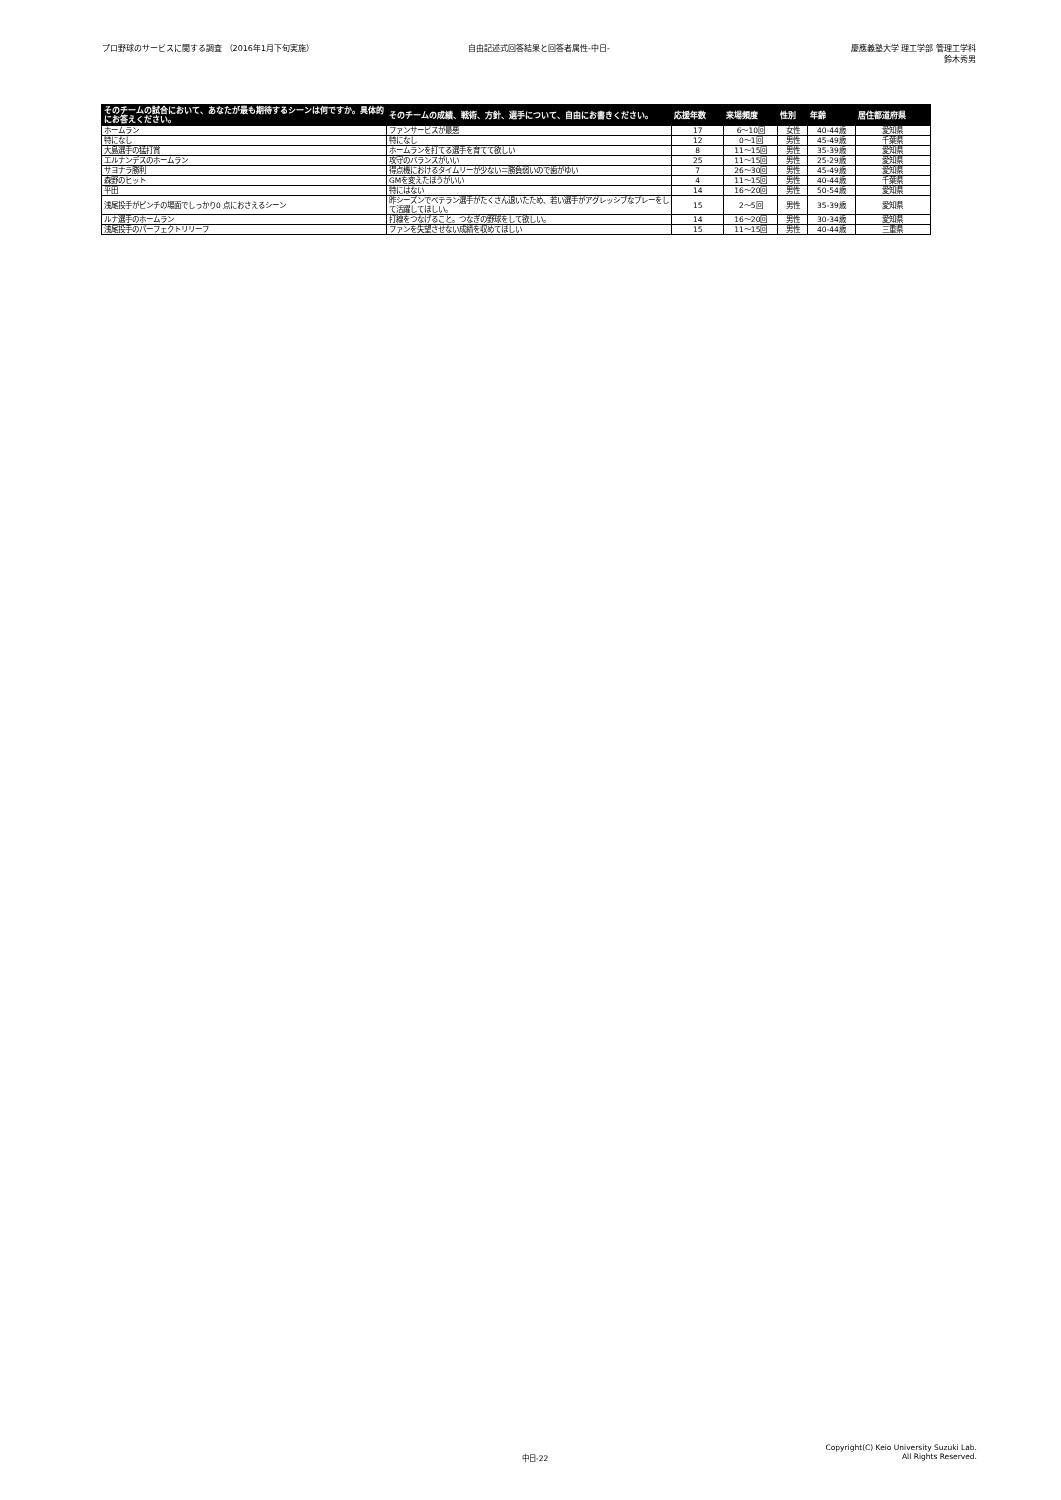プロ野球のサービスに関する調査 （2016年1月下旬実施）
自由記述式回答結果と回答者属性-中日-
慶應義塾大学 理工学部 管理工学科
鈴木秀男
| そのチームの試合において、あなたが最も期待するシーンは何ですか。具体的にお答えください。 | そのチームの成績、戦術、方針、選手について、自由にお書きください。 | 応援年数 | 来場頻度 | 性別 | 年齢 | 居住都道府県 |
| --- | --- | --- | --- | --- | --- | --- |
| ホームラン | ファンサービスが最悪 | 17 | 6〜10回 | 女性 | 40-44歳 | 愛知県 |
| 特になし | 特になし | 12 | 0〜1回 | 男性 | 45-49歳 | 千葉県 |
| 大島選手の猛打賞 | ホームランを打てる選手を育てて欲しい | 8 | 11〜15回 | 男性 | 35-39歳 | 愛知県 |
| エルナンデスのホームラン | 攻守のバランスがいい | 25 | 11〜15回 | 男性 | 25-29歳 | 愛知県 |
| サヨナラ勝利 | 得点機におけるタイムリーが少ない＝勝負弱いので歯がゆい | 7 | 26〜30回 | 男性 | 45-49歳 | 愛知県 |
| 森野のヒット | GMを変えたほうがいい | 4 | 11〜15回 | 男性 | 40-44歳 | 千葉県 |
| 平田 | 特にはない | 14 | 16〜20回 | 男性 | 50-54歳 | 愛知県 |
| 浅尾投手がピンチの場面でしっかり0 点におさえるシーン | 昨シーズンでベテラン選手がたくさん退いたため、若い選手がアグレッシブなプレーをして活躍してほしい。 | 15 | 2〜5回 | 男性 | 35-39歳 | 愛知県 |
| ルナ選手のホームラン | 打線をつなげること。つなぎの野球をして欲しい。 | 14 | 16〜20回 | 男性 | 30-34歳 | 愛知県 |
| 浅尾投手のパーフェクトリリーフ | ファンを失望させない成績を収めてほしい | 15 | 11〜15回 | 男性 | 40-44歳 | 三重県 |
中日-22
Copyright(C) Keio University Suzuki Lab.
All Rights Reserved.